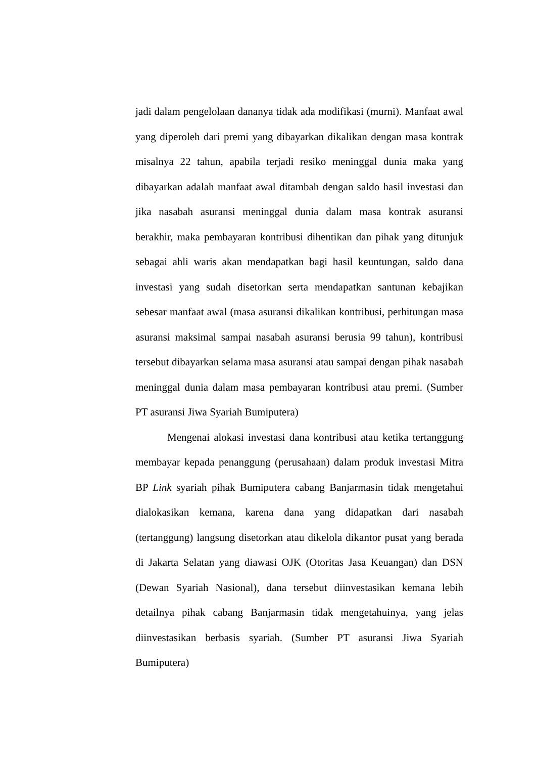jadi dalam pengelolaan dananya tidak ada modifikasi (murni). Manfaat awal yang diperoleh dari premi yang dibayarkan dikalikan dengan masa kontrak misalnya 22 tahun, apabila terjadi resiko meninggal dunia maka yang dibayarkan adalah manfaat awal ditambah dengan saldo hasil investasi dan jika nasabah asuransi meninggal dunia dalam masa kontrak asuransi berakhir, maka pembayaran kontribusi dihentikan dan pihak yang ditunjuk sebagai ahli waris akan mendapatkan bagi hasil keuntungan, saldo dana investasi yang sudah disetorkan serta mendapatkan santunan kebajikan sebesar manfaat awal (masa asuransi dikalikan kontribusi, perhitungan masa asuransi maksimal sampai nasabah asuransi berusia 99 tahun), kontribusi tersebut dibayarkan selama masa asuransi atau sampai dengan pihak nasabah meninggal dunia dalam masa pembayaran kontribusi atau premi. (Sumber PT asuransi Jiwa Syariah Bumiputera)
Mengenai alokasi investasi dana kontribusi atau ketika tertanggung membayar kepada penanggung (perusahaan) dalam produk investasi Mitra BP Link syariah pihak Bumiputera cabang Banjarmasin tidak mengetahui dialokasikan kemana, karena dana yang didapatkan dari nasabah (tertanggung) langsung disetorkan atau dikelola dikantor pusat yang berada di Jakarta Selatan yang diawasi OJK (Otoritas Jasa Keuangan) dan DSN (Dewan Syariah Nasional), dana tersebut diinvestasikan kemana lebih detailnya pihak cabang Banjarmasin tidak mengetahuinya, yang jelas diinvestasikan berbasis syariah. (Sumber PT asuransi Jiwa Syariah Bumiputera)